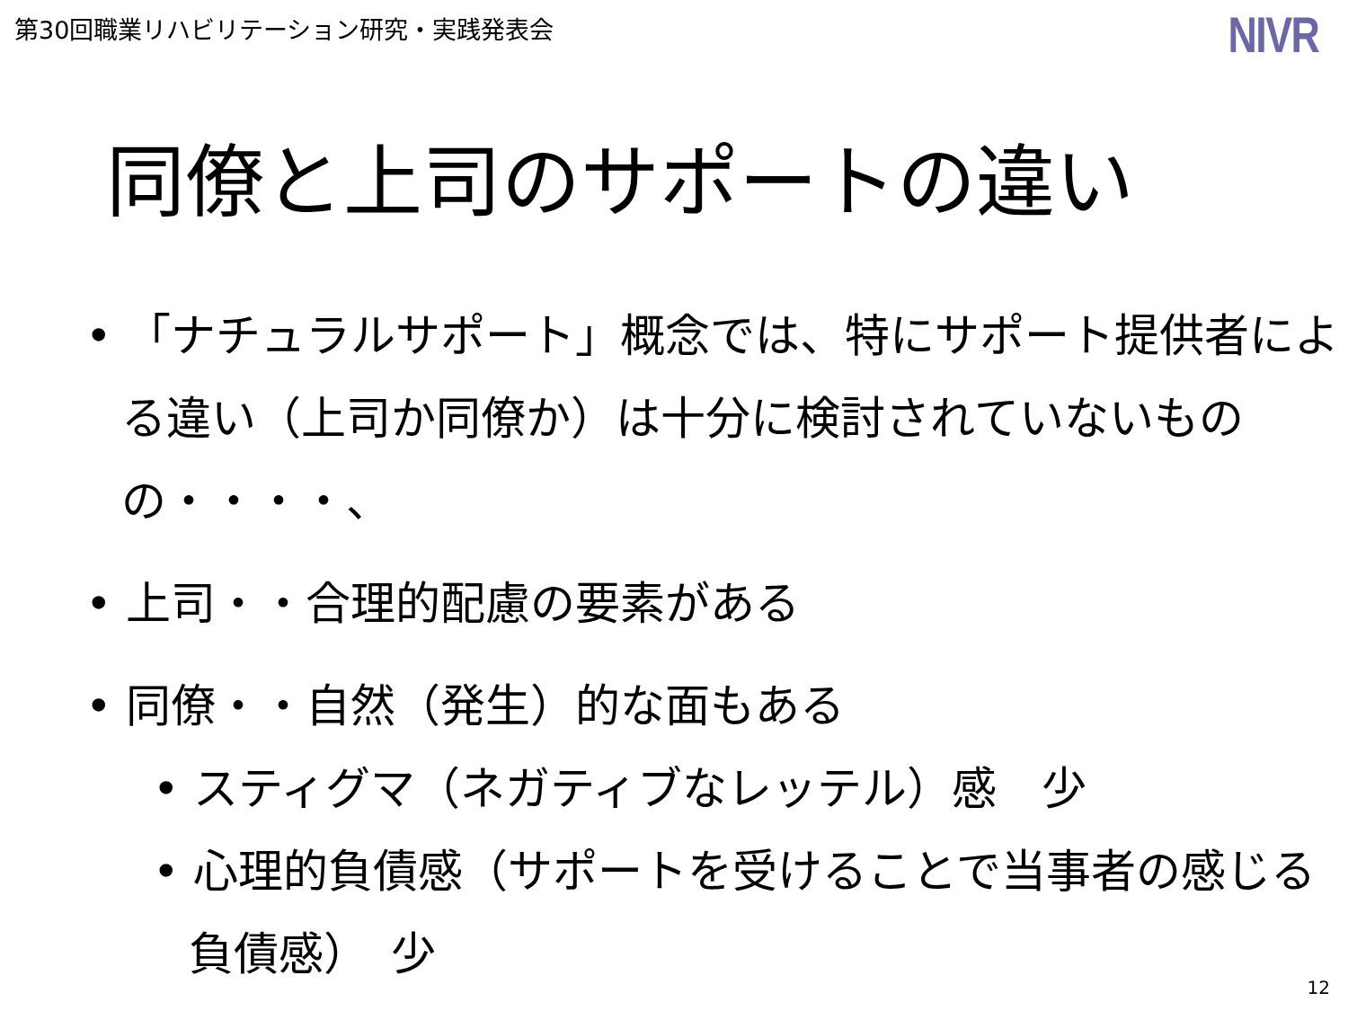第30回職業リハビリテーション研究・実践発表会
NIVR
同僚と上司のサポートの違い
• 「ナチュラルサポート」概念では、特にサポート提供者による違い（上司か同僚か）は十分に検討されていないものの・・・・、
• 上司・・合理的配慮の要素がある
• 同僚・・自然（発生）的な面もある
• スティグマ（ネガティブなレッテル）感　少
• 心理的負債感（サポートを受けることで当事者の感じる負債感）　少
12